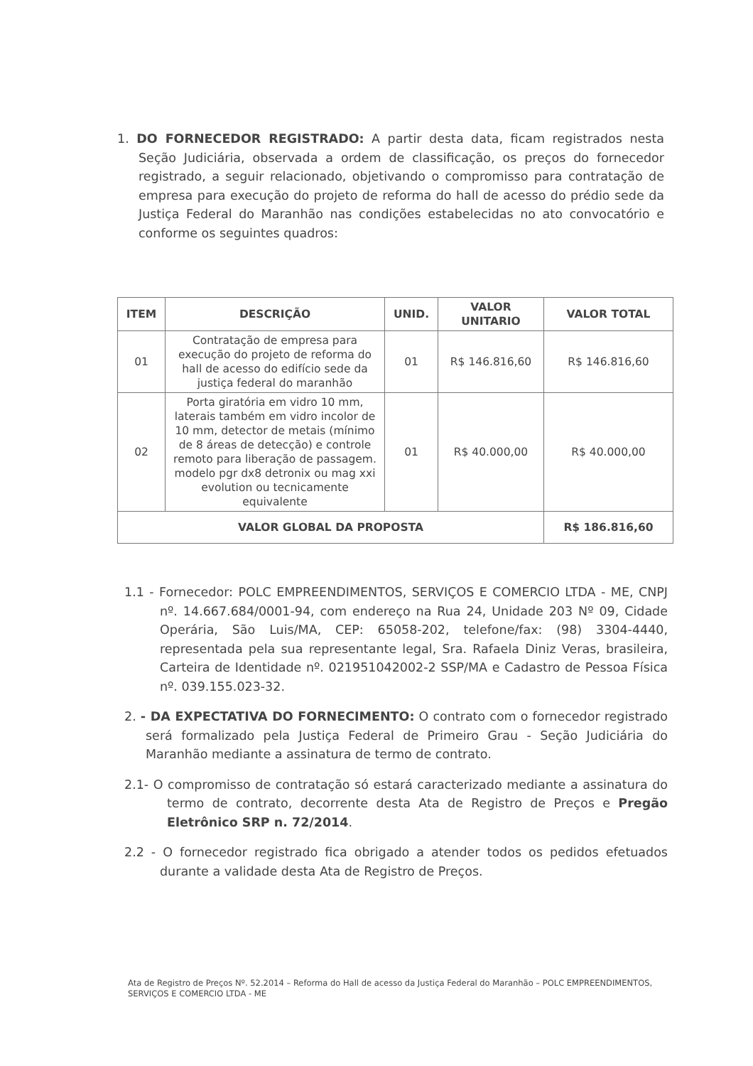1. DO FORNECEDOR REGISTRADO: A partir desta data, ficam registrados nesta Seção Judiciária, observada a ordem de classificação, os preços do fornecedor registrado, a seguir relacionado, objetivando o compromisso para contratação de empresa para execução do projeto de reforma do hall de acesso do prédio sede da Justiça Federal do Maranhão nas condições estabelecidas no ato convocatório e conforme os seguintes quadros:
| ITEM | DESCRIÇÃO | UNID. | VALOR UNITARIO | VALOR TOTAL |
| --- | --- | --- | --- | --- |
| 01 | Contratação de empresa para execução do projeto de reforma do hall de acesso do edifício sede da justiça federal do maranhão | 01 | R$ 146.816,60 | R$ 146.816,60 |
| 02 | Porta giratória em vidro 10 mm, laterais também em vidro incolor de 10 mm, detector de metais (mínimo de 8 áreas de detecção) e controle remoto para liberação de passagem. modelo pgr dx8 detronix ou mag xxi evolution ou tecnicamente equivalente | 01 | R$ 40.000,00 | R$ 40.000,00 |
| VALOR GLOBAL DA PROPOSTA | | | | R$ 186.816,60 |
1.1 - Fornecedor: POLC EMPREENDIMENTOS, SERVIÇOS E COMERCIO LTDA - ME, CNPJ nº. 14.667.684/0001-94, com endereço na Rua 24, Unidade 203 Nº 09, Cidade Operária, São Luis/MA, CEP: 65058-202, telefone/fax: (98) 3304-4440, representada pela sua representante legal, Sra. Rafaela Diniz Veras, brasileira, Carteira de Identidade nº. 021951042002-2 SSP/MA e Cadastro de Pessoa Física nº. 039.155.023-32.
2. - DA EXPECTATIVA DO FORNECIMENTO: O contrato com o fornecedor registrado será formalizado pela Justiça Federal de Primeiro Grau - Seção Judiciária do Maranhão mediante a assinatura de termo de contrato.
2.1- O compromisso de contratação só estará caracterizado mediante a assinatura do termo de contrato, decorrente desta Ata de Registro de Preços e Pregão Eletrônico SRP n. 72/2014.
2.2 - O fornecedor registrado fica obrigado a atender todos os pedidos efetuados durante a validade desta Ata de Registro de Preços.
Ata de Registro de Preços Nº. 52.2014 – Reforma do Hall de acesso da Justiça Federal do Maranhão – POLC EMPREENDIMENTOS, SERVIÇOS E COMERCIO LTDA - ME